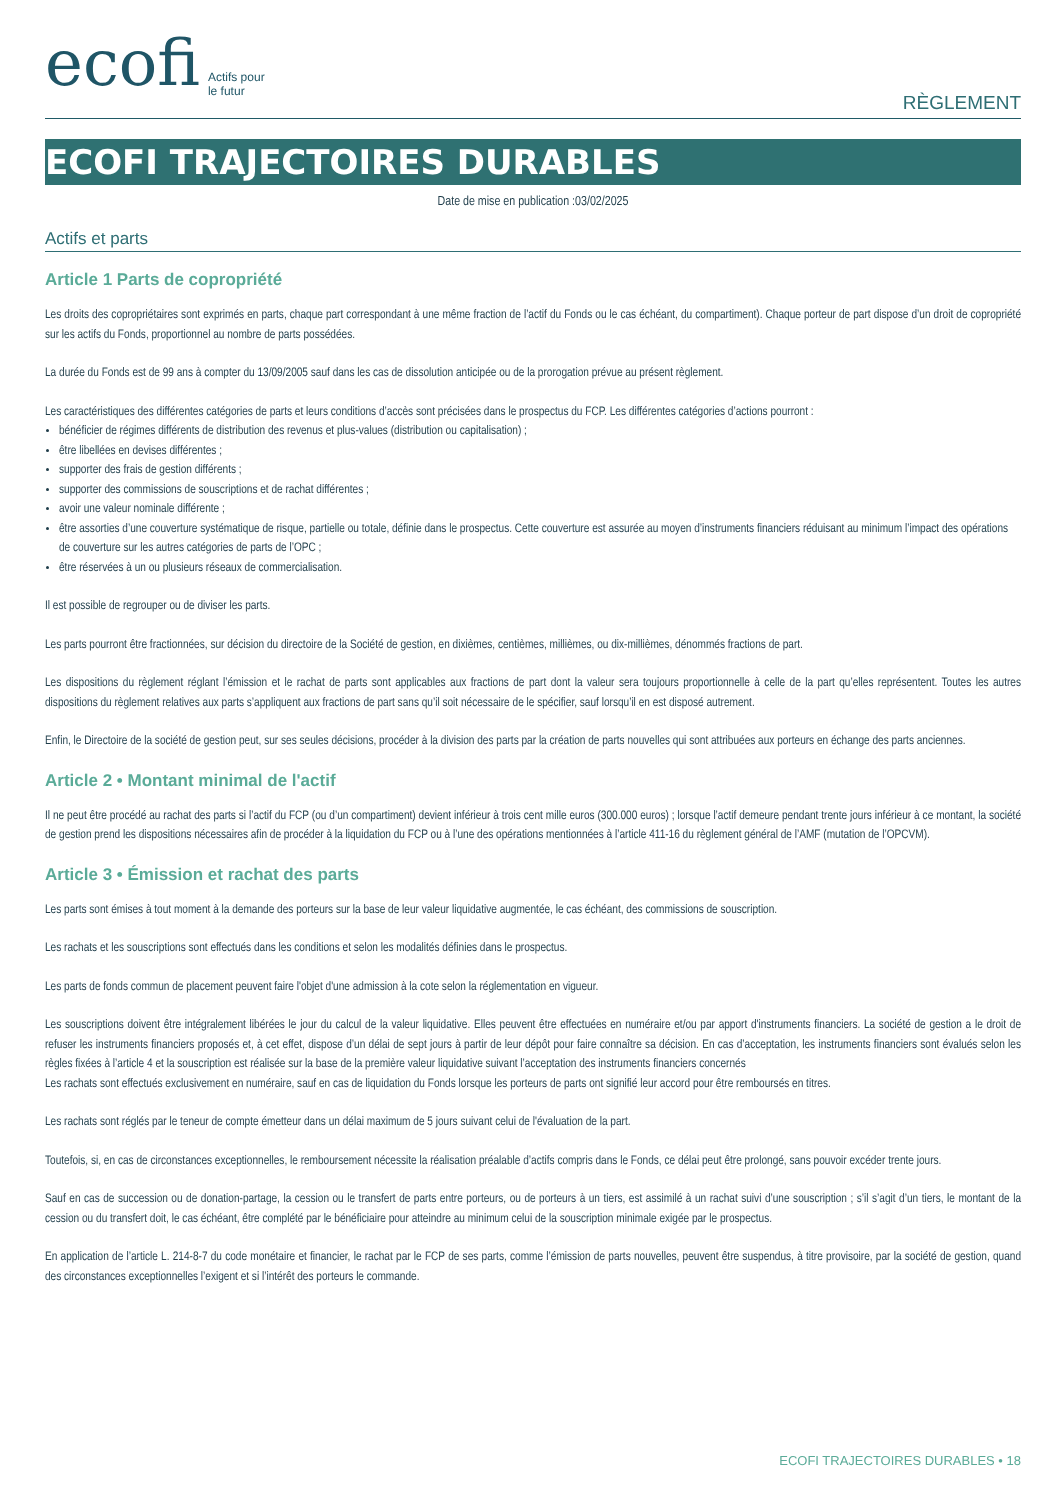ecofi Actifs pour
le futur
RÈGLEMENT
ECOFI TRAJECTOIRES DURABLES
Date de mise en publication :03/02/2025
Actifs et parts
Article 1 Parts de copropriété
Les droits des copropriétaires sont exprimés en parts, chaque part correspondant à une même fraction de l’actif du Fonds ou le cas échéant, du compartiment). Chaque porteur de part dispose d’un droit de copropriété sur les actifs du Fonds, proportionnel au nombre de parts possédées.
La durée du Fonds est de 99 ans à compter du 13/09/2005 sauf dans les cas de dissolution anticipée ou de la prorogation prévue au présent règlement.
Les caractéristiques des différentes catégories de parts et leurs conditions d’accès sont précisées dans le prospectus du FCP. Les différentes catégories d’actions pourront :
bénéficier de régimes différents de distribution des revenus et plus-values (distribution ou capitalisation) ;
être libellées en devises différentes ;
supporter des frais de gestion différents ;
supporter des commissions de souscriptions et de rachat différentes ;
avoir une valeur nominale différente ;
être assorties d’une couverture systématique de risque, partielle ou totale, définie dans le prospectus. Cette couverture est assurée au moyen d’instruments financiers réduisant au minimum l’impact des opérations de couverture sur les autres catégories de parts de l’OPC ;
être réservées à un ou plusieurs réseaux de commercialisation.
Il est possible de regrouper ou de diviser les parts.
Les parts pourront être fractionnées, sur décision du directoire de la Société de gestion, en dixièmes, centièmes, millièmes, ou dix-millièmes, dénommés fractions de part.
Les dispositions du règlement réglant l’émission et le rachat de parts sont applicables aux fractions de part dont la valeur sera toujours proportionnelle à celle de la part qu’elles représentent. Toutes les autres dispositions du règlement relatives aux parts s’appliquent aux fractions de part sans qu’il soit nécessaire de le spécifier, sauf lorsqu’il en est disposé autrement.
Enfin, le Directoire de la société de gestion peut, sur ses seules décisions, procéder à la division des parts par la création de parts nouvelles qui sont attribuées aux porteurs en échange des parts anciennes.
Article 2 • Montant minimal de l'actif
Il ne peut être procédé au rachat des parts si l’actif du FCP (ou d’un compartiment) devient inférieur à trois cent mille euros (300.000 euros) ; lorsque l’actif demeure pendant trente jours inférieur à ce montant, la société de gestion prend les dispositions nécessaires afin de procéder à la liquidation du FCP ou à l’une des opérations mentionnées à l’article 411-16 du règlement général de l’AMF (mutation de l’OPCVM).
Article 3 • Émission et rachat des parts
Les parts sont émises à tout moment à la demande des porteurs sur la base de leur valeur liquidative augmentée, le cas échéant, des commissions de souscription.
Les rachats et les souscriptions sont effectués dans les conditions et selon les modalités définies dans le prospectus.
Les parts de fonds commun de placement peuvent faire l'objet d'une admission à la cote selon la réglementation en vigueur.
Les souscriptions doivent être intégralement libérées le jour du calcul de la valeur liquidative. Elles peuvent être effectuées en numéraire et/ou par apport d'instruments financiers. La société de gestion a le droit de refuser les instruments financiers proposés et, à cet effet, dispose d’un délai de sept jours à partir de leur dépôt pour faire connaître sa décision. En cas d’acceptation, les instruments financiers sont évalués selon les règles fixées à l’article 4 et la souscription est réalisée sur la base de la première valeur liquidative suivant l’acceptation des instruments financiers concernés
Les rachats sont effectués exclusivement en numéraire, sauf en cas de liquidation du Fonds lorsque les porteurs de parts ont signifié leur accord pour être remboursés en titres.
Les rachats sont réglés par le teneur de compte émetteur dans un délai maximum de 5 jours suivant celui de l'évaluation de la part.
Toutefois, si, en cas de circonstances exceptionnelles, le remboursement nécessite la réalisation préalable d’actifs compris dans le Fonds, ce délai peut être prolongé, sans pouvoir excéder trente jours.
Sauf en cas de succession ou de donation-partage, la cession ou le transfert de parts entre porteurs, ou de porteurs à un tiers, est assimilé à un rachat suivi d’une souscription ; s’il s’agit d’un tiers, le montant de la cession ou du transfert doit, le cas échéant, être complété par le bénéficiaire pour atteindre au minimum celui de la souscription minimale exigée par le prospectus.
En application de l’article L. 214-8-7 du code monétaire et financier, le rachat par le FCP de ses parts, comme l’émission de parts nouvelles, peuvent être suspendus, à titre provisoire, par la société de gestion, quand des circonstances exceptionnelles l’exigent et si l’intérêt des porteurs le commande.
ECOFI TRAJECTOIRES DURABLES • 18